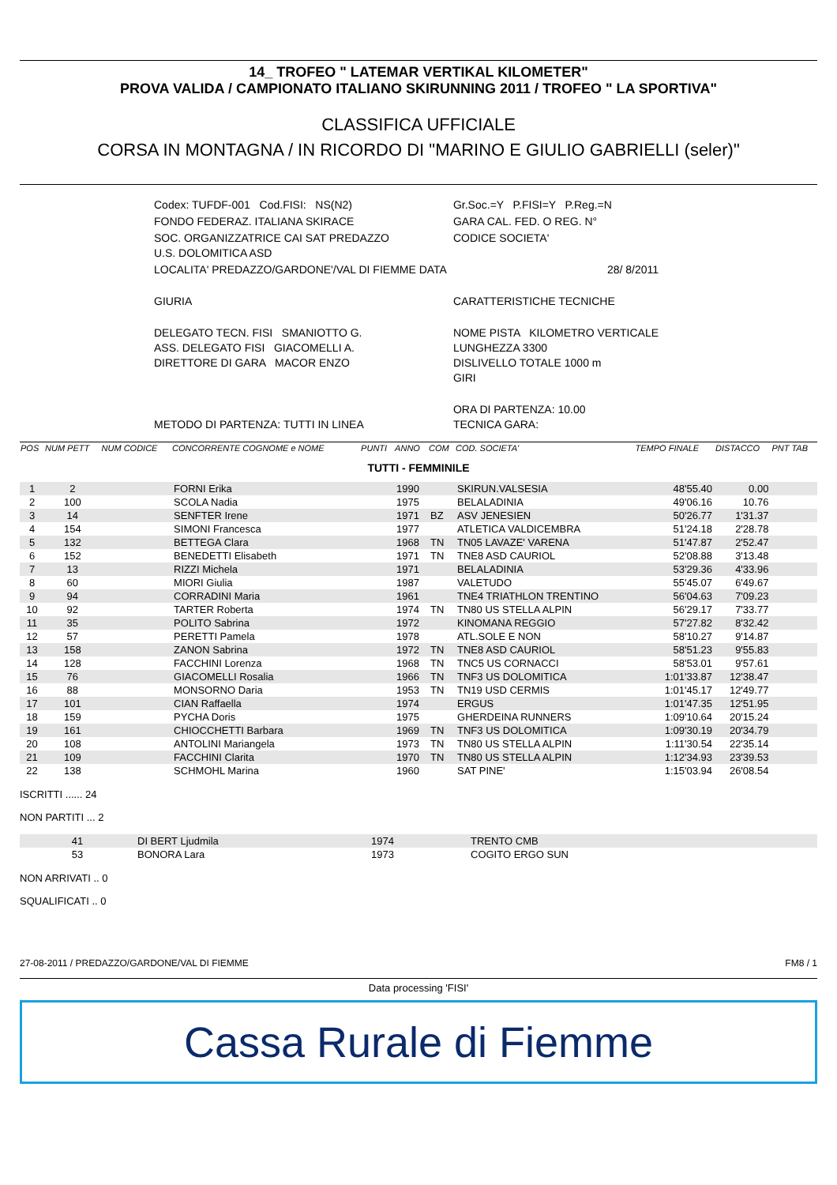14_ TROFEO " LATEMAR VERTIKAL KILOMETER"
PROVA VALIDA / CAMPIONATO ITALIANO SKIRUNNING 2011 / TROFEO " LA SPORTIVA"
CLASSIFICA UFFICIALE
CORSA IN MONTAGNA / IN RICORDO DI "MARINO E GIULIO GABRIELLI (seler)"
| Codex: TUFDF-001 Cod.FISI: NS(N2) | Gr.Soc.=Y P.FISI=Y P.Reg.=N |
| FONDO FEDERAZ. ITALIANA SKIRACE | GARA CAL. FED. O REG. N° |
| SOC. ORGANIZZATRICE CAI SAT PREDAZZO U.S. DOLOMITICA ASD | CODICE SOCIETA' |
| LOCALITA' PREDAZZO/GARDONE'/VAL DI FIEMME DATA | 28/ 8/2011 |
| GIURIA | CARATTERISTICHE TECNICHE |
| DELEGATO TECN. FISI SMANIOTTO G. ASS. DELEGATO FISI GIACOMELLI A. DIRETTORE DI GARA MACOR ENZO | NOME PISTA KILOMETRO VERTICALE LUNGHEZZA 3300 DISLIVELLO TOTALE 1000 m GIRI |
| METODO DI PARTENZA: TUTTI IN LINEA | ORA DI PARTENZA: 10.00 TECNICA GARA: |
| POS | NUM PETT | NUM CODICE | CONCORRENTE COGNOME e NOME | PUNTI | ANNO | COM | COD. SOCIETA' | TEMPO FINALE | DISTACCO | PNT TAB |
| --- | --- | --- | --- | --- | --- | --- | --- | --- | --- | --- |
| TUTTI - FEMMINILE | | | | | | | | | | |
| 1 | 2 | | FORNI Erika | | 1990 | | SKIRUN.VALSESIA | 48'55.40 | 0.00 | |
| 2 | 100 | | SCOLA Nadia | | 1975 | | BELALADINIA | 49'06.16 | 10.76 | |
| 3 | 14 | | SENFTER Irene | | 1971 | BZ | ASV JENESIEN | 50'26.77 | 1'31.37 | |
| 4 | 154 | | SIMONI Francesca | | 1977 | | ATLETICA VALDICEMBRA | 51'24.18 | 2'28.78 | |
| 5 | 132 | | BETTEGA Clara | | 1968 | TN | TN05 LAVAZE' VARENA | 51'47.87 | 2'52.47 | |
| 6 | 152 | | BENEDETTI Elisabeth | | 1971 | TN | TNE8 ASD CAURIOL | 52'08.88 | 3'13.48 | |
| 7 | 13 | | RIZZI Michela | | 1971 | | BELALADINIA | 53'29.36 | 4'33.96 | |
| 8 | 60 | | MIORI Giulia | | 1987 | | VALETUDO | 55'45.07 | 6'49.67 | |
| 9 | 94 | | CORRADINI Maria | | 1961 | | TNE4 TRIATHLON TRENTINO | 56'04.63 | 7'09.23 | |
| 10 | 92 | | TARTER Roberta | | 1974 | TN | TN80 US STELLA ALPIN | 56'29.17 | 7'33.77 | |
| 11 | 35 | | POLITO Sabrina | | 1972 | | KINOMANA REGGIO | 57'27.82 | 8'32.42 | |
| 12 | 57 | | PERETTI Pamela | | 1978 | | ATL.SOLE E NON | 58'10.27 | 9'14.87 | |
| 13 | 158 | | ZANON Sabrina | | 1972 | TN | TNE8 ASD CAURIOL | 58'51.23 | 9'55.83 | |
| 14 | 128 | | FACCHINI Lorenza | | 1968 | TN | TNC5 US CORNACCI | 58'53.01 | 9'57.61 | |
| 15 | 76 | | GIACOMELLI Rosalia | | 1966 | TN | TNF3 US DOLOMITICA | 1:01'33.87 | 12'38.47 | |
| 16 | 88 | | MONSORNO Daria | | 1953 | TN | TN19 USD CERMIS | 1:01'45.17 | 12'49.77 | |
| 17 | 101 | | CIAN Raffaella | | 1974 | | ERGUS | 1:01'47.35 | 12'51.95 | |
| 18 | 159 | | PYCHA Doris | | 1975 | | GHERDEINA RUNNERS | 1:09'10.64 | 20'15.24 | |
| 19 | 161 | | CHIOCCHETTI Barbara | | 1969 | TN | TNF3 US DOLOMITICA | 1:09'30.19 | 20'34.79 | |
| 20 | 108 | | ANTOLINI Mariangela | | 1973 | TN | TN80 US STELLA ALPIN | 1:11'30.54 | 22'35.14 | |
| 21 | 109 | | FACCHINI Clarita | | 1970 | TN | TN80 US STELLA ALPIN | 1:12'34.93 | 23'39.53 | |
| 22 | 138 | | SCHMOHL Marina | | 1960 | | SAT PINE' | 1:15'03.94 | 26'08.54 | |
ISCRITTI ...... 24
NON PARTITI ... 2
| 41 | DI BERT Ljudmila | 1974 | TRENTO CMB |
| 53 | BONORA Lara | 1973 | COGITO ERGO SUN |
NON ARRIVATI .. 0
SQUALIFICATI .. 0
27-08-2011 / PREDAZZO/GARDONE/VAL DI FIEMME FM8 / 1
Data processing 'FISI'
Cassa Rurale di Fiemme